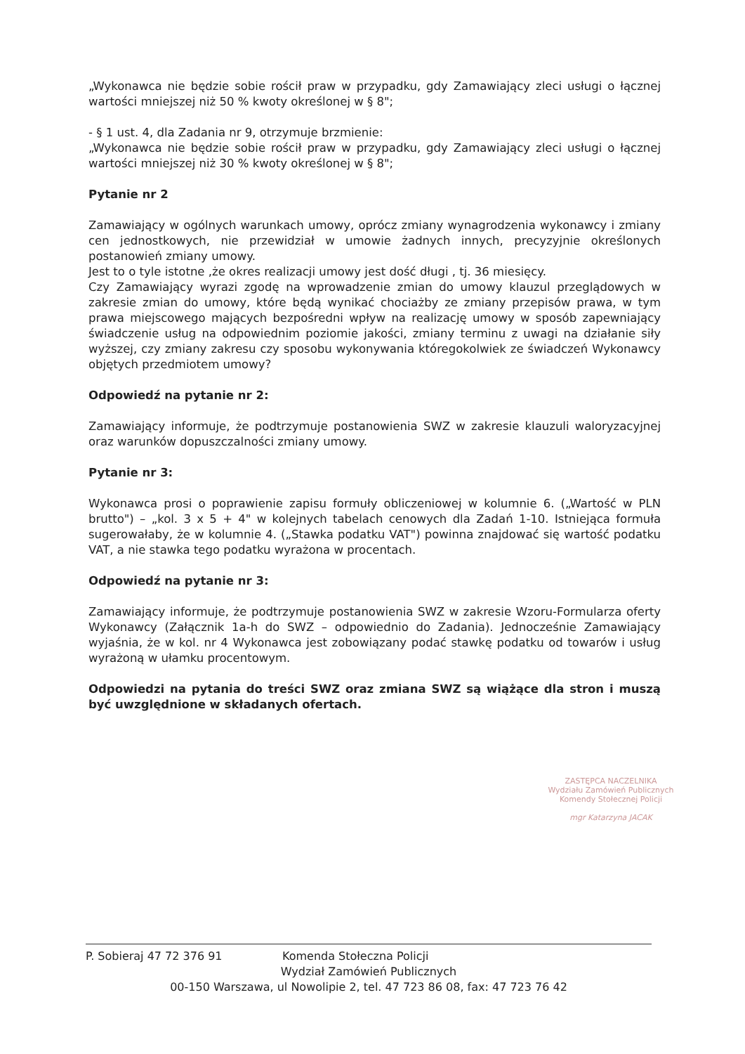„Wykonawca nie będzie sobie rościł praw w przypadku, gdy Zamawiający zleci usługi o łącznej wartości mniejszej niż 50 % kwoty określonej w § 8";
- § 1 ust. 4, dla Zadania nr 9, otrzymuje brzmienie:
„Wykonawca nie będzie sobie rościł praw w przypadku, gdy Zamawiający zleci usługi o łącznej wartości mniejszej niż 30 % kwoty określonej w § 8";
Pytanie nr 2
Zamawiający w ogólnych warunkach umowy, oprócz zmiany wynagrodzenia wykonawcy i zmiany cen jednostkowych, nie przewidział w umowie żadnych innych, precyzyjnie określonych postanowień zmiany umowy.
Jest to o tyle istotne ,że okres realizacji umowy jest dość długi , tj. 36 miesięcy.
Czy Zamawiający wyrazi zgodę na wprowadzenie zmian do umowy klauzul przeglądowych w zakresie zmian do umowy, które będą wynikać chociażby ze zmiany przepisów prawa, w tym prawa miejscowego mających bezpośredni wpływ na realizację umowy w sposób zapewniający świadczenie usług na odpowiednim poziomie jakości, zmiany terminu z uwagi na działanie siły wyższej, czy zmiany zakresu czy sposobu wykonywania któregokolwiek ze świadczeń Wykonawcy objętych przedmiotem umowy?
Odpowiedź na pytanie nr 2:
Zamawiający informuje, że podtrzymuje postanowienia SWZ w zakresie klauzuli waloryzacyjnej oraz warunków dopuszczalności zmiany umowy.
Pytanie nr 3:
Wykonawca prosi o poprawienie zapisu formuły obliczeniowej w kolumnie 6. („Wartość w PLN brutto") – „kol. 3 x 5 + 4" w kolejnych tabelach cenowych dla Zadań 1-10. Istniejąca formuła sugerowałaby, że w kolumnie 4. („Stawka podatku VAT") powinna znajdować się wartość podatku VAT, a nie stawka tego podatku wyrażona w procentach.
Odpowiedź na pytanie nr 3:
Zamawiający informuje, że podtrzymuje postanowienia SWZ w zakresie Wzoru-Formularza oferty Wykonawcy (Załącznik 1a-h do SWZ – odpowiednio do Zadania). Jednocześnie Zamawiający wyjaśnia, że w kol. nr 4 Wykonawca jest zobowiązany podać stawkę podatku od towarów i usług wyrażoną w ułamku procentowym.
Odpowiedzi na pytania do treści SWZ oraz zmiana SWZ są wiążące dla stron i muszą być uwzględnione w składanych ofertach.
ZASTĘPCA NACZELNIKA
Wydziału Zamówień Publicznych
Komendy Stołecznej Policji
mgr Katarzyna JACAK
P. Sobieraj 47 72 376 91 Komenda Stołeczna Policji
Wydział Zamówień Publicznych
00-150 Warszawa, ul Nowolipie 2, tel. 47 723 86 08, fax: 47 723 76 42